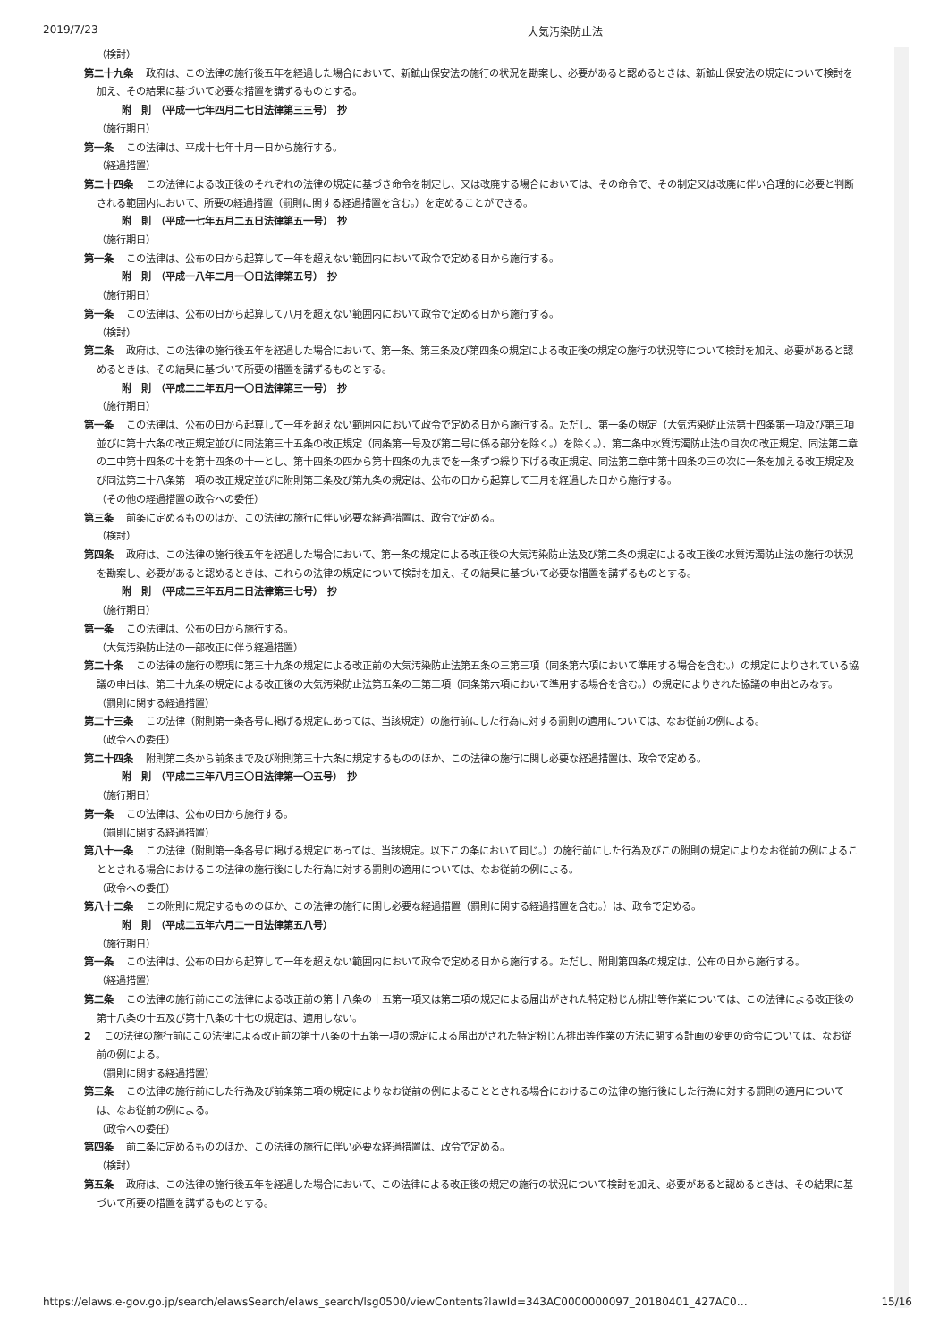2019/7/23 大気汚染防止法
（検討）
第二十九条 政府は、この法律の施行後五年を経過した場合において、新鉱山保安法の施行の状況を勘案し、必要があると認めるときは、新鉱山保安法の規定について検討を加え、その結果に基づいて必要な措置を講ずるものとする。
附　則　（平成一七年四月二七日法律第三三号）　抄
（施行期日）
第一条 この法律は、平成十七年十月一日から施行する。
（経過措置）
第二十四条 この法律による改正後のそれぞれの法律の規定に基づき命令を制定し、又は改廃する場合においては、その命令で、その制定又は改廃に伴い合理的に必要と判断される範囲内において、所要の経過措置（罰則に関する経過措置を含む。）を定めることができる。
附　則　（平成一七年五月二五日法律第五一号）　抄
（施行期日）
第一条 この法律は、公布の日から起算して一年を超えない範囲内において政令で定める日から施行する。
附　則　（平成一八年二月一〇日法律第五号）　抄
（施行期日）
第一条 この法律は、公布の日から起算して八月を超えない範囲内において政令で定める日から施行する。
（検討）
第二条 政府は、この法律の施行後五年を経過した場合において、第一条、第三条及び第四条の規定による改正後の規定の施行の状況等について検討を加え、必要があると認めるときは、その結果に基づいて所要の措置を講ずるものとする。
附　則　（平成二二年五月一〇日法律第三一号）　抄
（施行期日）
第一条 この法律は、公布の日から起算して一年を超えない範囲内において政令で定める日から施行する。ただし、第一条の規定（大気汚染防止法第十四条第一項及び第三項並びに第十六条の改正規定並びに同法第三十五条の改正規定（同条第一号及び第二号に係る部分を除く。）を除く。）、第二条中水質汚濁防止法の目次の改正規定、同法第二章の二中第十四条の十を第十四条の十一とし、第十四条の四から第十四条の九までを一条ずつ繰り下げる改正規定、同法第二章中第十四条の三の次に一条を加える改正規定及び同法第二十八条第一項の改正規定並びに附則第三条及び第九条の規定は、公布の日から起算して三月を経過した日から施行する。
（その他の経過措置の政令への委任）
第三条 前条に定めるもののほか、この法律の施行に伴い必要な経過措置は、政令で定める。
（検討）
第四条 政府は、この法律の施行後五年を経過した場合において、第一条の規定による改正後の大気汚染防止法及び第二条の規定による改正後の水質汚濁防止法の施行の状況を勘案し、必要があると認めるときは、これらの法律の規定について検討を加え、その結果に基づいて必要な措置を講ずるものとする。
附　則　（平成二三年五月二日法律第三七号）　抄
（施行期日）
第一条 この法律は、公布の日から施行する。
（大気汚染防止法の一部改正に伴う経過措置）
第二十条 この法律の施行の際現に第三十九条の規定による改正前の大気汚染防止法第五条の三第三項（同条第六項において準用する場合を含む。）の規定によりされている協議の申出は、第三十九条の規定による改正後の大気汚染防止法第五条の三第三項（同条第六項において準用する場合を含む。）の規定によりされた協議の申出とみなす。
（罰則に関する経過措置）
第二十三条 この法律（附則第一条各号に掲げる規定にあっては、当該規定）の施行前にした行為に対する罰則の適用については、なお従前の例による。
（政令への委任）
第二十四条 附則第二条から前条まで及び附則第三十六条に規定するもののほか、この法律の施行に関し必要な経過措置は、政令で定める。
附　則　（平成二三年八月三〇日法律第一〇五号）　抄
（施行期日）
第一条 この法律は、公布の日から施行する。
（罰則に関する経過措置）
第八十一条 この法律（附則第一条各号に掲げる規定にあっては、当該規定。以下この条において同じ。）の施行前にした行為及びこの附則の規定によりなお従前の例によることとされる場合におけるこの法律の施行後にした行為に対する罰則の適用については、なお従前の例による。
（政令への委任）
第八十二条 この附則に規定するもののほか、この法律の施行に関し必要な経過措置（罰則に関する経過措置を含む。）は、政令で定める。
附　則　（平成二五年六月二一日法律第五八号）
（施行期日）
第一条 この法律は、公布の日から起算して一年を超えない範囲内において政令で定める日から施行する。ただし、附則第四条の規定は、公布の日から施行する。
（経過措置）
第二条 この法律の施行前にこの法律による改正前の第十八条の十五第一項又は第二項の規定による届出がされた特定粉じん排出等作業については、この法律による改正後の第十八条の十五及び第十八条の十七の規定は、適用しない。
2 この法律の施行前にこの法律による改正前の第十八条の十五第一項の規定による届出がされた特定粉じん排出等作業の方法に関する計画の変更の命令については、なお従前の例による。
（罰則に関する経過措置）
第三条 この法律の施行前にした行為及び前条第二項の規定によりなお従前の例によることとされる場合におけるこの法律の施行後にした行為に対する罰則の適用については、なお従前の例による。
（政令への委任）
第四条 前二条に定めるもののほか、この法律の施行に伴い必要な経過措置は、政令で定める。
（検討）
第五条 政府は、この法律の施行後五年を経過した場合において、この法律による改正後の規定の施行の状況について検討を加え、必要があると認めるときは、その結果に基づいて所要の措置を講ずるものとする。
https://elaws.e-gov.go.jp/search/elawsSearch/elaws_search/lsg0500/viewContents?lawId=343AC0000000097_20180401_427AC0… 15/16